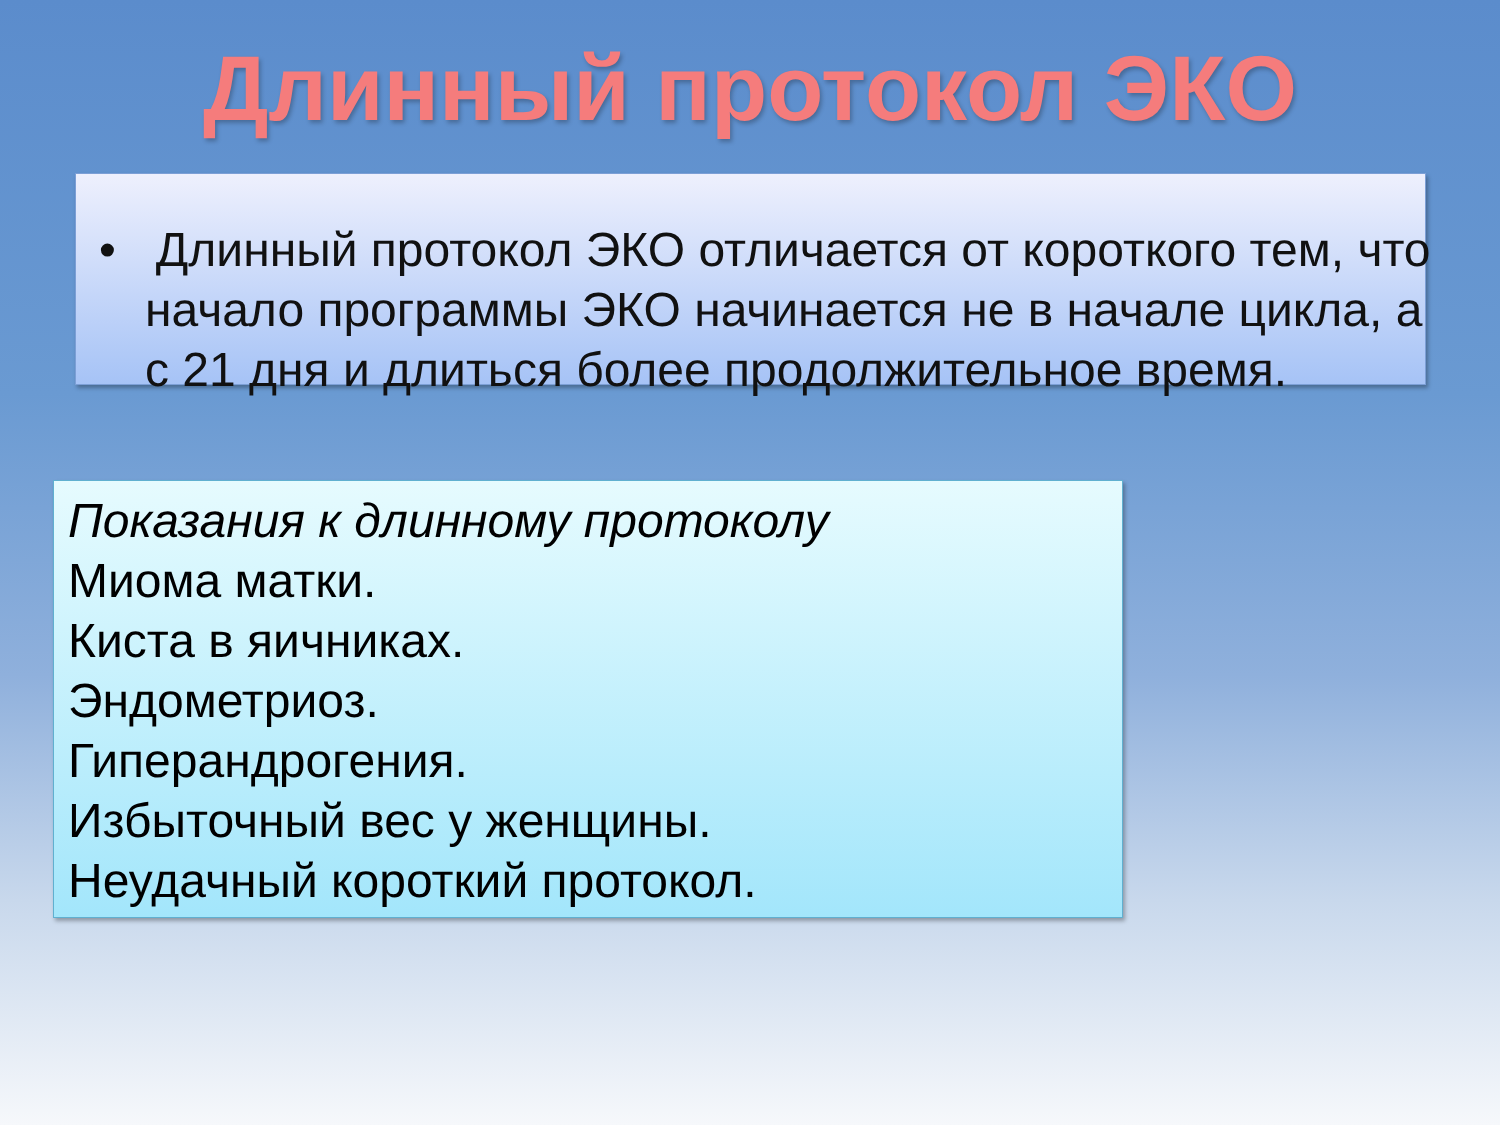Длинный протокол ЭКО
• Длинный протокол ЭКО отличается от короткого тем, что начало программы ЭКО начинается не в начале цикла, а с 21 дня и длиться более продолжительное время.
Показания к длинному протоколу
Миома матки.
Киста в яичниках.
Эндометриоз.
Гиперандрогения.
Избыточный вес у женщины.
Неудачный короткий протокол.